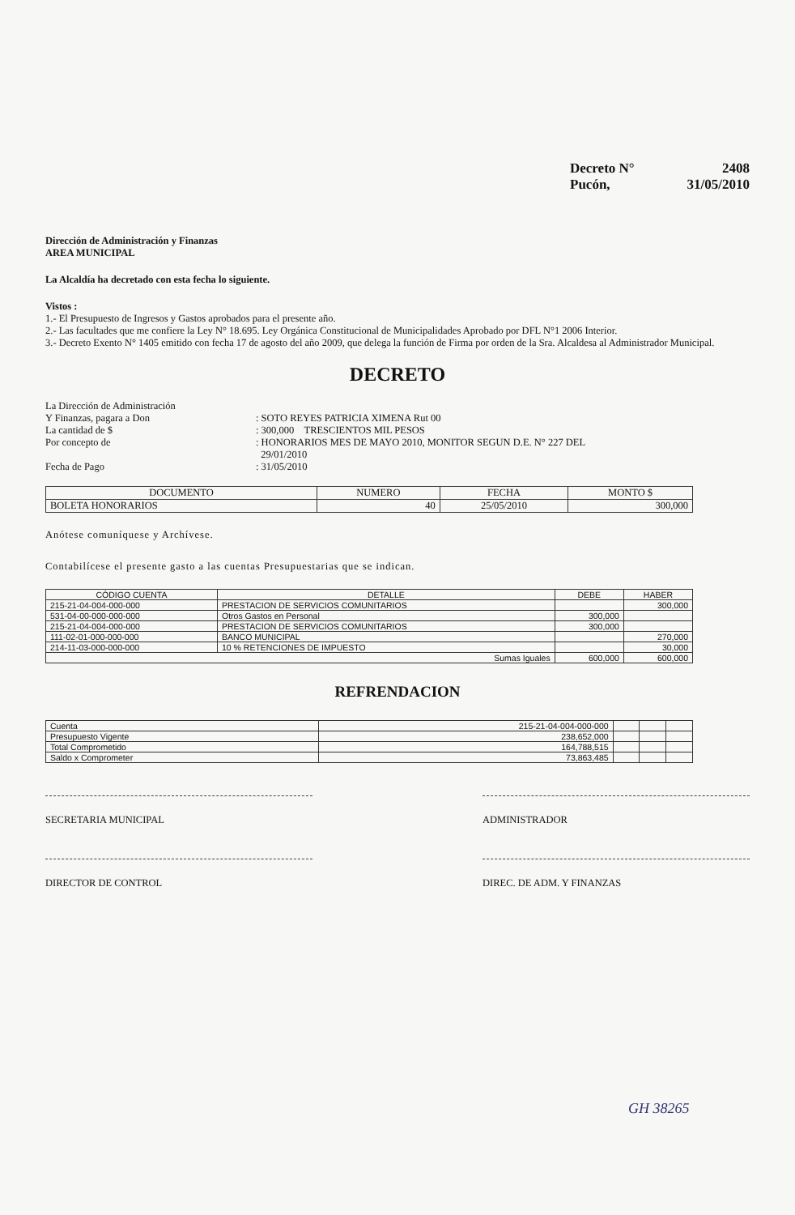Decreto N° 2408
Pucón, 31/05/2010
Dirección de Administración y Finanzas
AREA MUNICIPAL
La Alcaldía ha decretado con esta fecha lo siguiente.
Vistos :
1.- El Presupuesto de Ingresos y Gastos aprobados para el presente año.
2.- Las facultades que me confiere la Ley N° 18.695. Ley Orgánica Constitucional de Municipalidades Aprobado por DFL N°1 2006 Interior.
3.- Decreto Exento N° 1405 emitido con fecha 17 de agosto del año 2009, que delega la función de Firma por orden de la Sra. Alcaldesa al Administrador Municipal.
DECRETO
La Dirección de Administración
Y Finanzas, pagara a Don
: SOTO REYES PATRICIA XIMENA Rut 00
La cantidad de $ : 300,000 TRESCIENTOS MIL PESOS
Por concepto de : HONORARIOS MES DE MAYO 2010, MONITOR SEGUN D.E. N° 227 DEL
29/01/2010
Fecha de Pago : 31/05/2010
| DOCUMENTO | NUMERO | FECHA | MONTO $ |
| --- | --- | --- | --- |
| BOLETA HONORARIOS | 40 | 25/05/2010 | 300,000 |
Anótese comuníquese y Archívese.
Contabilícese el presente gasto a las cuentas Presupuestarias que se indican.
| CÓDIGO CUENTA | DETALLE | DEBE | HABER |
| --- | --- | --- | --- |
| 215-21-04-004-000-000 | PRESTACION DE SERVICIOS COMUNITARIOS | | 300,000 |
| 531-04-00-000-000-000 | Otros Gastos en Personal | 300,000 | |
| 215-21-04-004-000-000 | PRESTACION DE SERVICIOS COMUNITARIOS | 300,000 | |
| 111-02-01-000-000-000 | BANCO MUNICIPAL | | 270,000 |
| 214-11-03-000-000-000 | 10 % RETENCIONES DE IMPUESTO | | 30,000 |
| Sumas Iguales | | 600,000 | 600,000 |
REFRENDACION
| Cuenta | 215-21-04-004-000-000 | | | |
| Presupuesto Vigente | 238,652,000 | | | |
| Total Comprometido | 164,788,515 | | | |
| Saldo x Comprometer | 73,863,485 | | | |
SECRETARIA MUNICIPAL ADMINISTRADOR
DIRECTOR DE CONTROL DIREC. DE ADM. Y FINANZAS
GH 38265